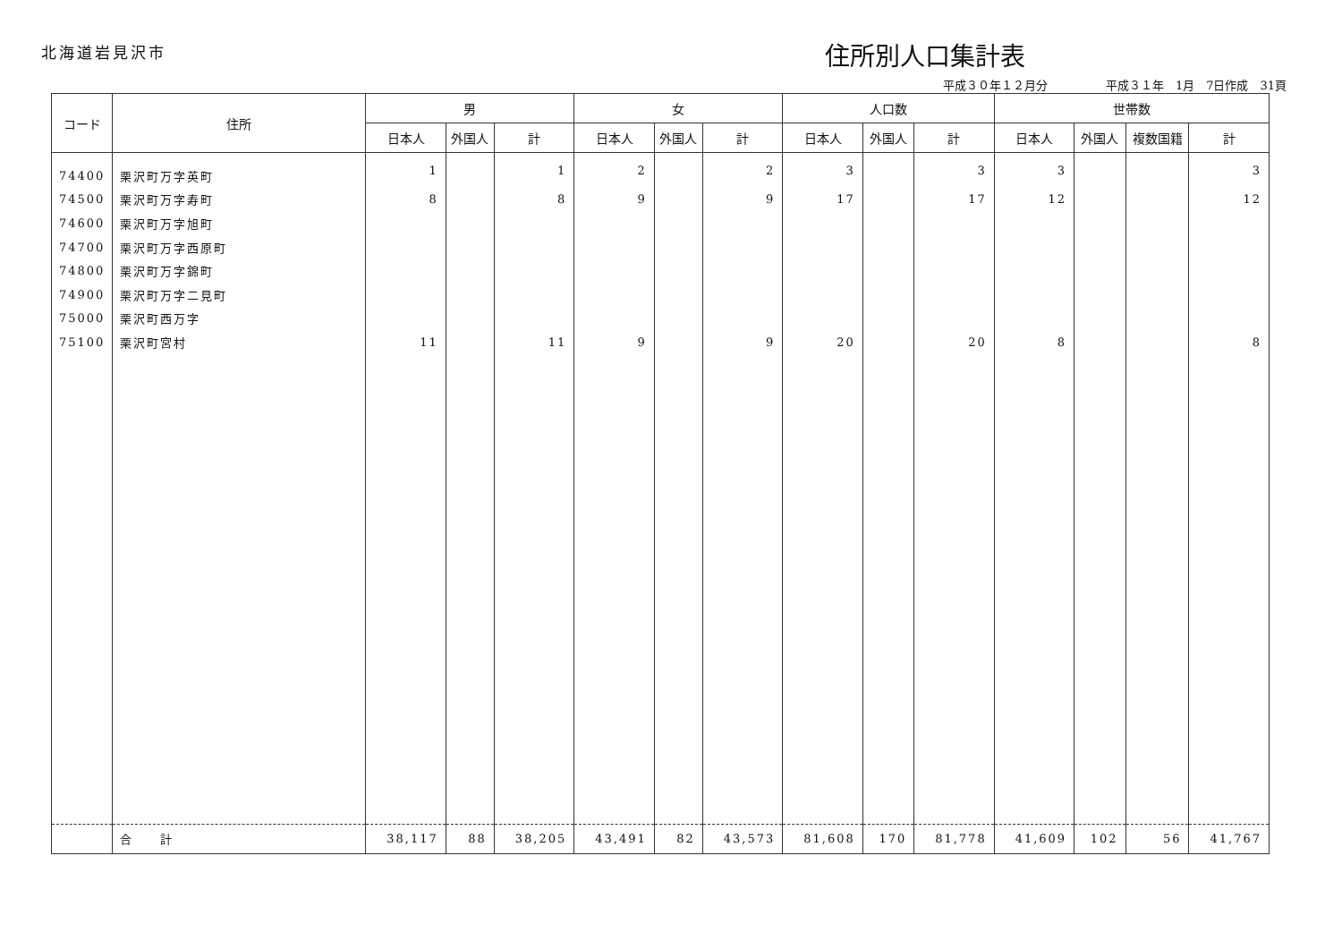北海道岩見沢市
住所別人口集計表
平成３０年１２月分　　　　　平成３１年　1月　7日作成　31頁
| コード | 住所 | 男 | | | 女 | | | 人口数 | | | 世帯数 | | | |
| --- | --- | --- | --- | --- | --- | --- | --- | --- | --- | --- | --- | --- | --- | --- |
| | | 日本人 | 外国人 | 計 | 日本人 | 外国人 | 計 | 日本人 | 外国人 | 計 | 日本人 | 外国人 | 複数国籍 | 計 |
| 74400 | 栗沢町万字英町 | 1 | | 1 | 2 | | 2 | 3 | | 3 | 3 | | | 3 |
| 74500 | 栗沢町万字寿町 | 8 | | 8 | 9 | | 9 | 17 | | 17 | 12 | | | 12 |
| 74600 | 栗沢町万字旭町 | | | | | | | | | | | | | |
| 74700 | 栗沢町万字西原町 | | | | | | | | | | | | | |
| 74800 | 栗沢町万字錦町 | | | | | | | | | | | | | |
| 74900 | 栗沢町万字二見町 | | | | | | | | | | | | | |
| 75000 | 栗沢町西万字 | | | | | | | | | | | | | |
| 75100 | 栗沢町宮村 | 11 | | 11 | 9 | | 9 | 20 | | 20 | 8 | | | 8 |
| | 合 計 | 38,117 | 88 | 38,205 | 43,491 | 82 | 43,573 | 81,608 | 170 | 81,778 | 41,609 | 102 | 56 | 41,767 |